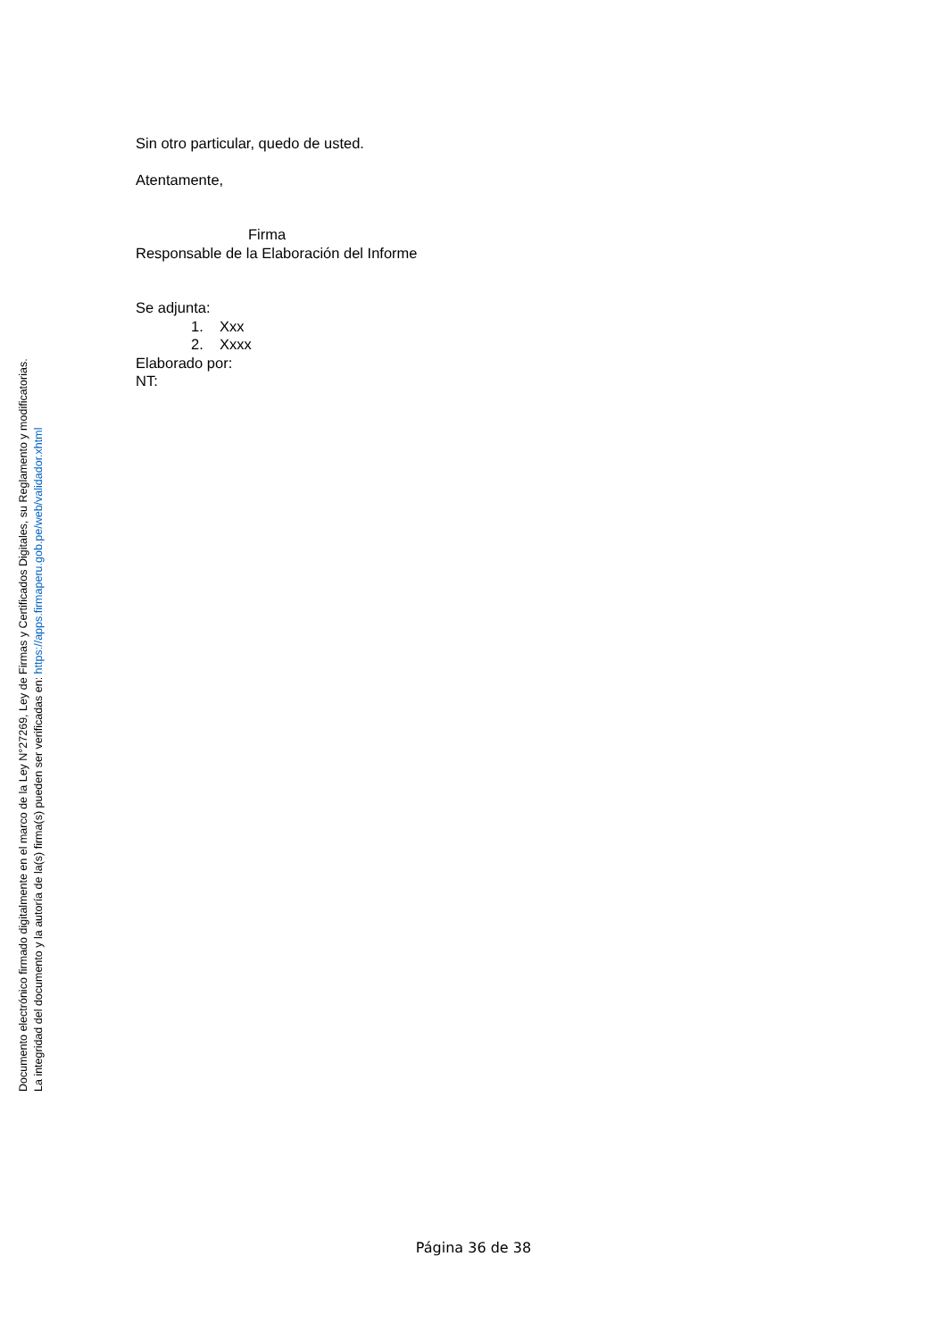Sin otro particular, quedo de usted.
Atentamente,
Firma
Responsable de la Elaboración del Informe
Se adjunta:
1. Xxx
2. Xxxx
Elaborado por:
NT:
Documento electrónico firmado digitalmente en el marco de la Ley N°27269, Ley de Firmas y Certificados Digitales, su Reglamento y modificatorias.
La integridad del documento y la autoría de la(s) firma(s) pueden ser verificadas en: https://apps.firmaperu.gob.pe/web/validador.xhtml
Página 36 de 38